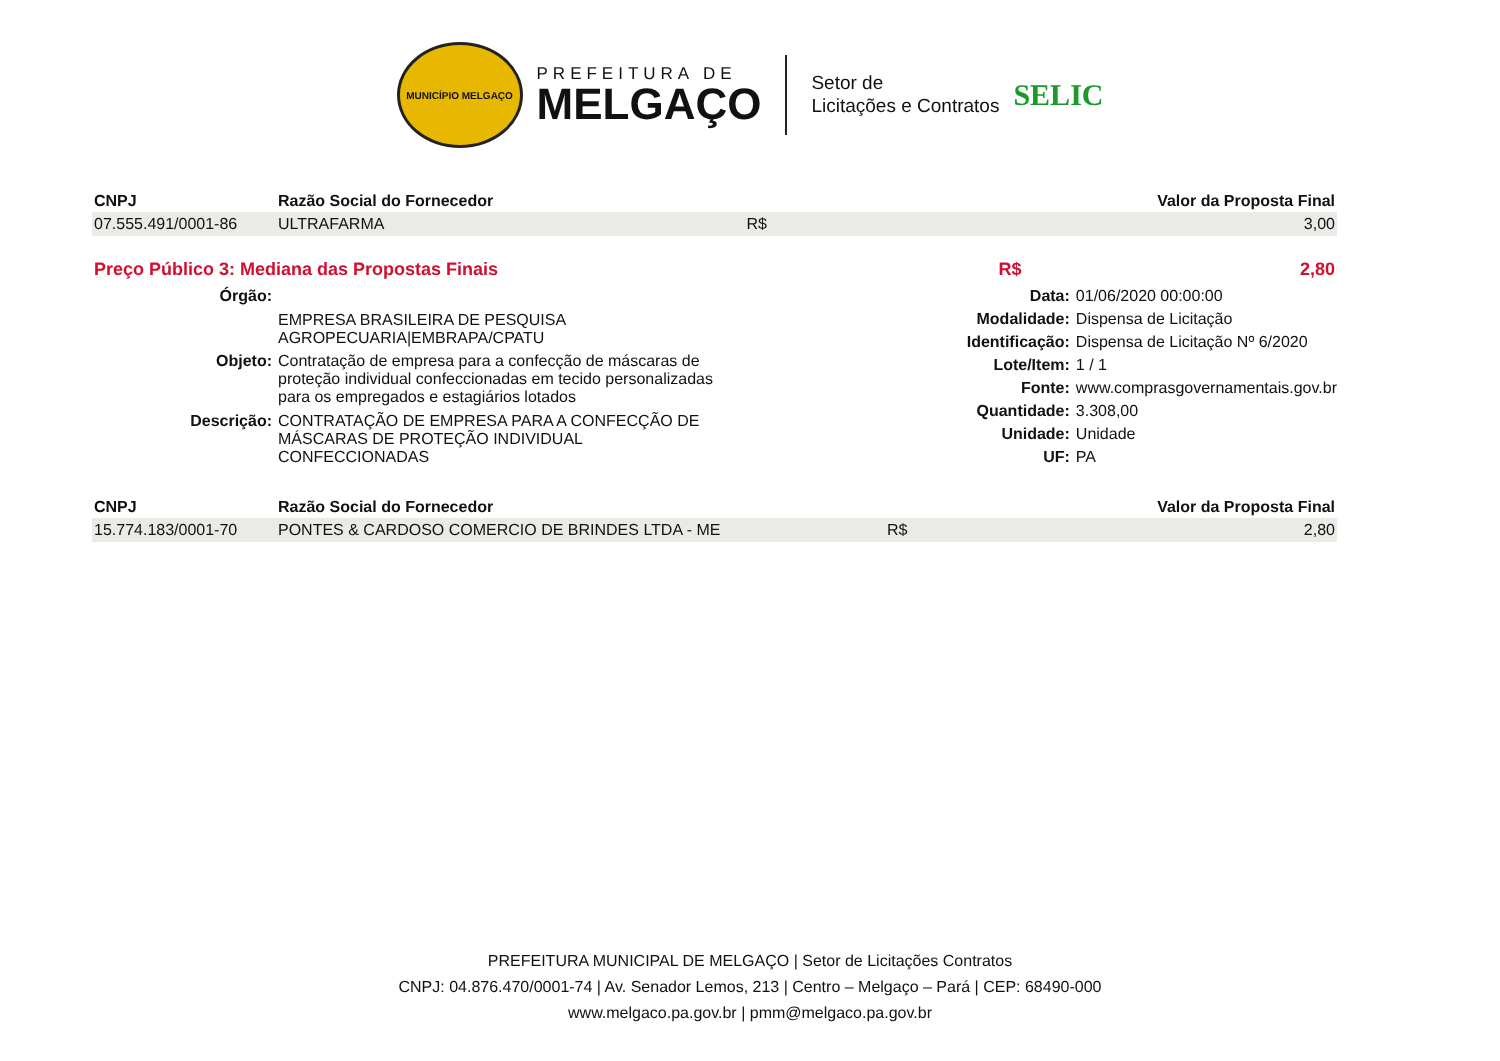MUNICÍPIO MELGAÇO
PREFEITURA DE
MELGAÇO
Setor de
Licitações e Contratos
SELIC
| CNPJ | Razão Social do Fornecedor | | Valor da Proposta Final |
| --- | --- | --- | --- |
| 07.555.491/0001-86 | ULTRAFARMA | R$ | 3,00 |
| Preço Público 3: Mediana das Propostas Finais | R$ | 2,80 |
Órgão:
EMPRESA BRASILEIRA DE PESQUISA AGROPECUARIA|EMBRAPA/CPATU
Objeto:
Contratação de empresa para a confecção de máscaras de proteção individual confeccionadas em tecido personalizadas para os empregados e estagiários lotados
Descrição:
CONTRATAÇÃO DE EMPRESA PARA A CONFECÇÃO DE MÁSCARAS DE PROTEÇÃO INDIVIDUAL CONFECCIONADAS
Data:
01/06/2020 00:00:00
Modalidade:
Dispensa de Licitação
Identificação:
Dispensa de Licitação Nº 6/2020
Lote/Item:
1 / 1
Fonte:
www.comprasgovernamentais.gov.br
Quantidade:
3.308,00
Unidade:
Unidade
UF:
PA
| CNPJ | Razão Social do Fornecedor | | Valor da Proposta Final |
| --- | --- | --- | --- |
| 15.774.183/0001-70 | PONTES & CARDOSO COMERCIO DE BRINDES LTDA - ME | R$ | 2,80 |
PREFEITURA MUNICIPAL DE MELGAÇO | Setor de Licitações Contratos
CNPJ: 04.876.470/0001-74 | Av. Senador Lemos, 213 | Centro – Melgaço – Pará | CEP: 68490-000
www.melgaco.pa.gov.br | pmm@melgaco.pa.gov.br